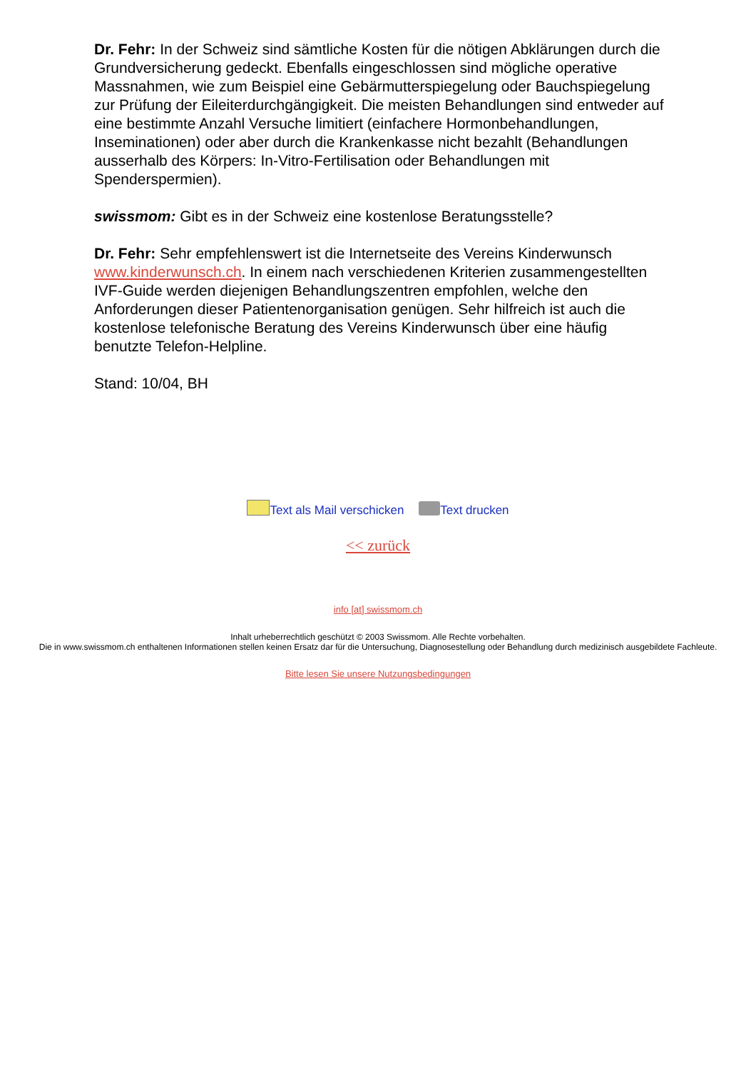Dr. Fehr: In der Schweiz sind sämtliche Kosten für die nötigen Abklärungen durch die Grundversicherung gedeckt. Ebenfalls eingeschlossen sind mögliche operative Massnahmen, wie zum Beispiel eine Gebärmutterspiegelung oder Bauchspiegelung zur Prüfung der Eileiterdurchgängigkeit. Die meisten Behandlungen sind entweder auf eine bestimmte Anzahl Versuche limitiert (einfachere Hormonbehandlungen, Inseminationen) oder aber durch die Krankenkasse nicht bezahlt (Behandlungen ausserhalb des Körpers: In-Vitro-Fertilisation oder Behandlungen mit Spenderspermien).
swissmom: Gibt es in der Schweiz eine kostenlose Beratungsstelle?
Dr. Fehr: Sehr empfehlenswert ist die Internetseite des Vereins Kinderwunsch www.kinderwunsch.ch. In einem nach verschiedenen Kriterien zusammengestellten IVF-Guide werden diejenigen Behandlungszentren empfohlen, welche den Anforderungen dieser Patientenorganisation genügen. Sehr hilfreich ist auch die kostenlose telefonische Beratung des Vereins Kinderwunsch über eine häufig benutzte Telefon-Helpline.
Stand: 10/04, BH
Text als Mail verschicken Text drucken
<< zurück
info [at] swissmom.ch
Inhalt urheberrechtlich geschützt © 2003 Swissmom. Alle Rechte vorbehalten.
Die in www.swissmom.ch enthaltenen Informationen stellen keinen Ersatz dar für die Untersuchung, Diagnosestellung oder Behandlung durch medizinisch ausgebildete Fachleute.
Bitte lesen Sie unsere Nutzungsbedingungen